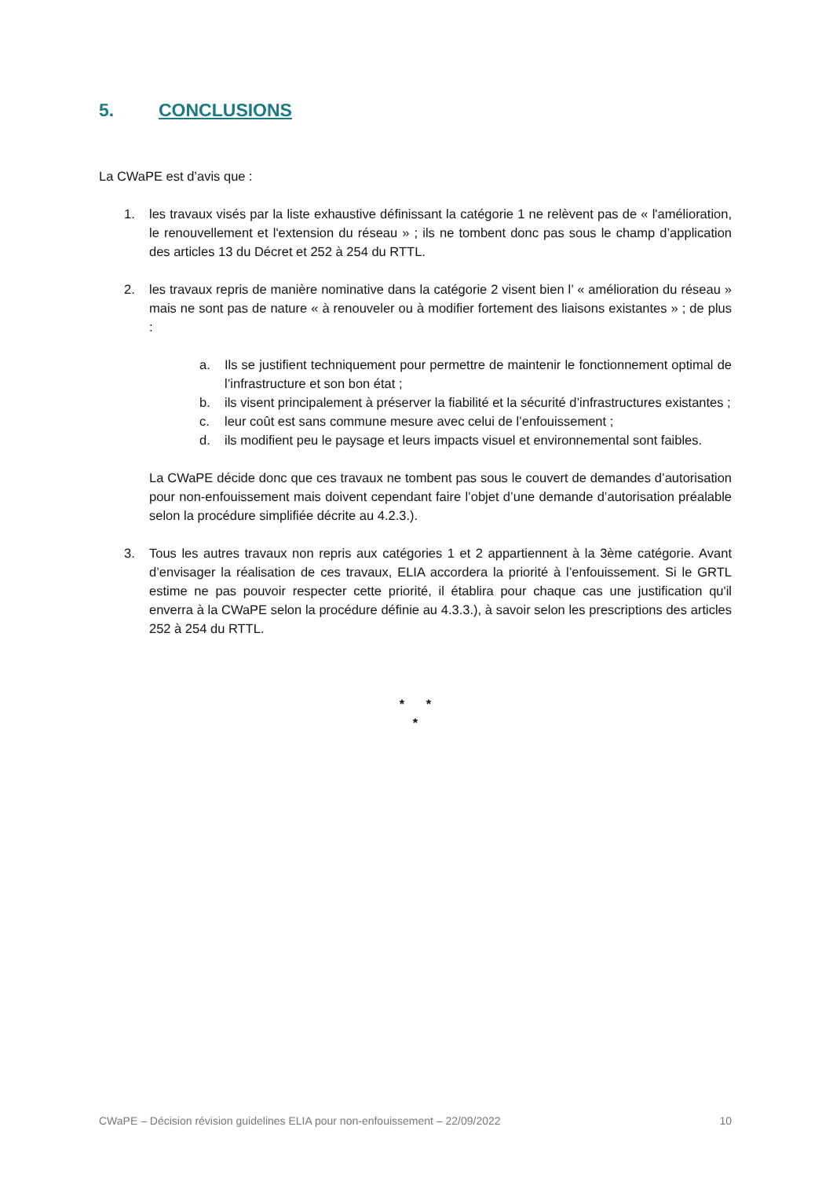5. CONCLUSIONS
La CWaPE est d’avis que :
1. les travaux visés par la liste exhaustive définissant la catégorie 1 ne relèvent pas de « l'amélioration, le renouvellement et l'extension du réseau » ; ils ne tombent donc pas sous le champ d’application des articles 13 du Décret et 252 à 254 du RTTL.
2. les travaux repris de manière nominative dans la catégorie 2 visent bien l’ « amélioration du réseau » mais ne sont pas de nature « à renouveler ou à modifier fortement des liaisons existantes » ; de plus :
a. Ils se justifient techniquement pour permettre de maintenir le fonctionnement optimal de l’infrastructure et son bon état ;
b. ils visent principalement à préserver la fiabilité et la sécurité d’infrastructures existantes ;
c. leur coût est sans commune mesure avec celui de l’enfouissement ;
d. ils modifient peu le paysage et leurs impacts visuel et environnemental sont faibles.
La CWaPE décide donc que ces travaux ne tombent pas sous le couvert de demandes d’autorisation pour non-enfouissement mais doivent cependant faire l’objet d’une demande d’autorisation préalable selon la procédure simplifiée décrite au 4.2.3.).
3. Tous les autres travaux non repris aux catégories 1 et 2 appartiennent à la 3ème catégorie. Avant d’envisager la réalisation de ces travaux, ELIA accordera la priorité à l’enfouissement. Si le GRTL estime ne pas pouvoir respecter cette priorité, il établira pour chaque cas une justification qu'il enverra à la CWaPE selon la procédure définie au 4.3.3.), à savoir selon les prescriptions des articles 252 à 254 du RTTL.
* *
*
CWaPE – Décision révision guidelines ELIA pour non-enfouissement – 22/09/2022 10